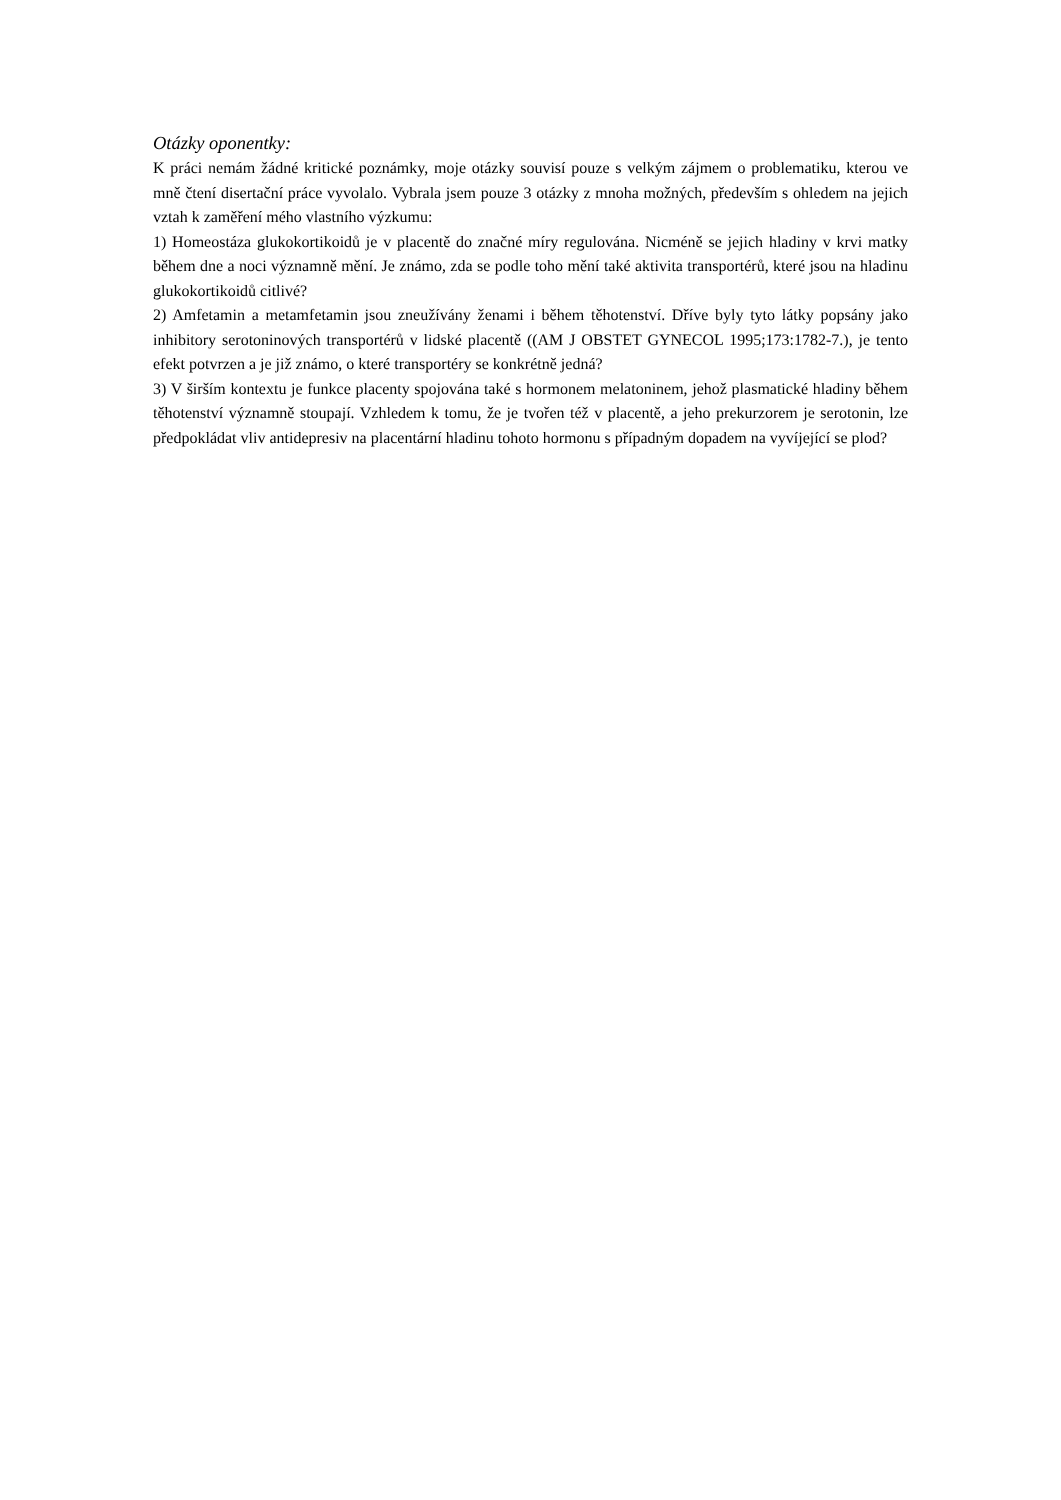Otázky oponentky:
K práci nemám žádné kritické poznámky, moje otázky souvisí pouze s velkým zájmem o problematiku, kterou ve mně čtení disertační práce vyvolalo. Vybrala jsem pouze 3 otázky z mnoha možných, především s ohledem na jejich vztah k zaměření mého vlastního výzkumu:
1) Homeostáza glukokortikoidů je v placentě do značné míry regulována. Nicméně se jejich hladiny v krvi matky během dne a noci významně mění. Je známo, zda se podle toho mění také aktivita transportérů, které jsou na hladinu glukokortikoidů citlivé?
2) Amfetamin a metamfetamin jsou zneužívány ženami i během těhotenství. Dříve byly tyto látky popsány jako inhibitory serotoninových transportérů v lidské placentě ((AM J OBSTET GYNECOL 1995;173:1782-7.), je tento efekt potvrzen a je již známo, o které transportéry se konkrétně jedná?
3) V širším kontextu je funkce placenty spojována také s hormonem melatoninem, jehož plasmatické hladiny během těhotenství významně stoupají. Vzhledem k tomu, že je tvořen též v placentě, a jeho prekurzorem je serotonin, lze předpokládat vliv antidepresiv na placentární hladinu tohoto hormonu s případným dopadem na vyvíjející se plod?